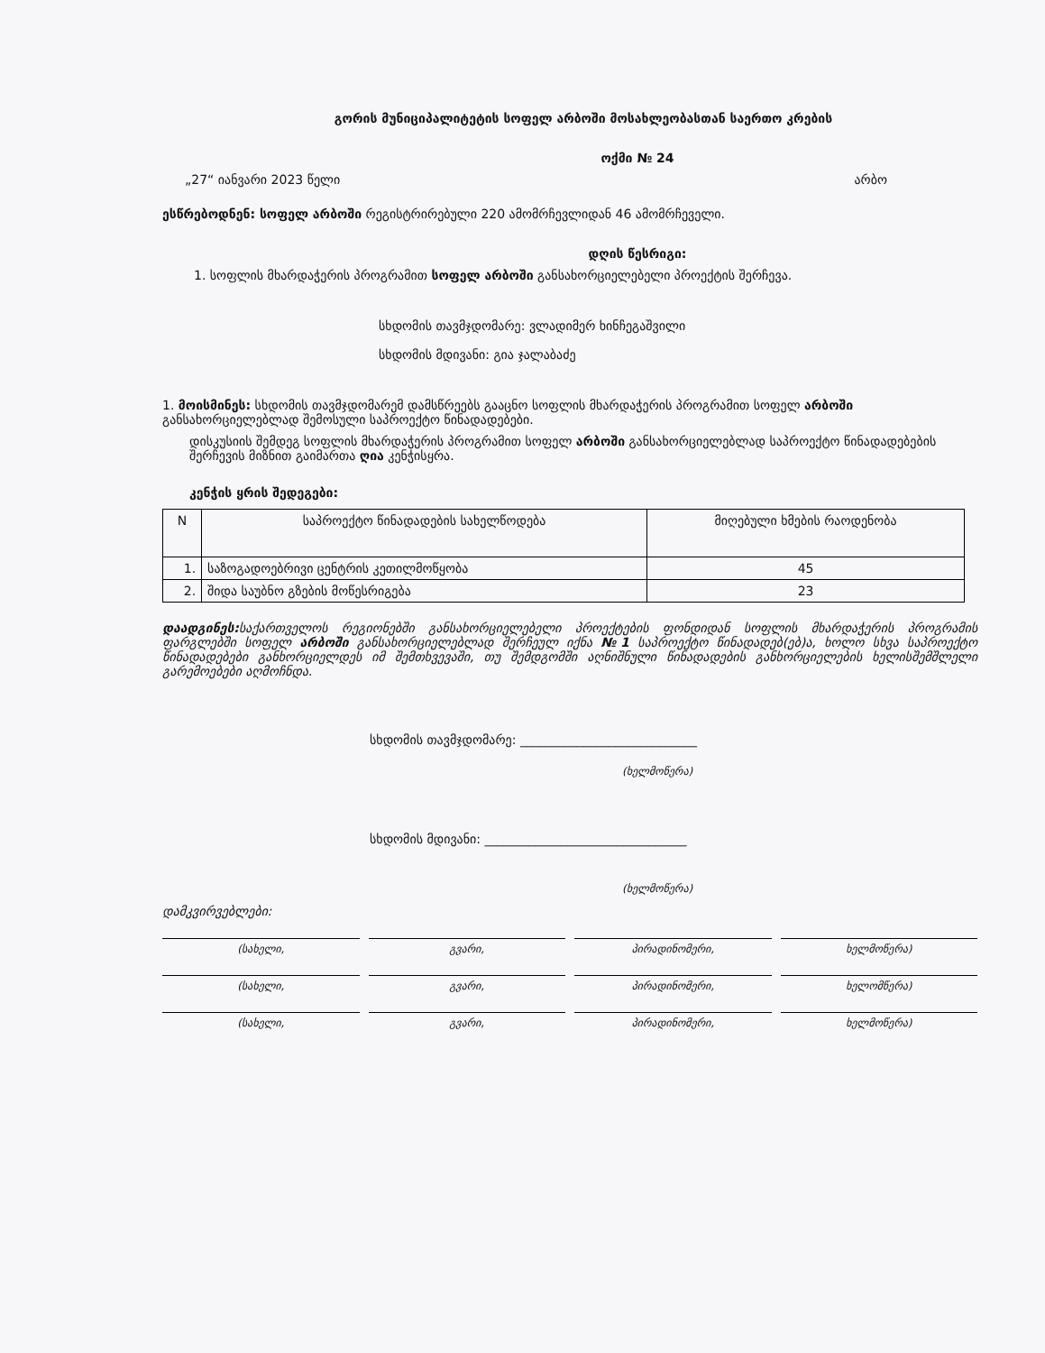გორის მუნიციპალიტეტის სოფელ არბოში მოსახლეობასთან საერთო კრების
ოქმი № 24
„27“ იანვარი 2023 წელი არბო
ესწრებოდნენ: სოფელ არბოში რეგისტრირებული 220 ამომრჩევლიდან 46 ამომრჩეველი.
დღის წესრიგი:
1. სოფლის მხარდაჭერის პროგრამით სოფელ არბოში განსახორციელებელი პროექტის შერჩევა.
სხდომის თავმჯდომარე: ვლადიმერ ხინჩეგაშვილი
სხდომის მდივანი: გია ჯალაბაძე
1. მოისმინეს: სხდომის თავმჯდომარემ დამსწრეებს გააცნო სოფლის მხარდაჭერის პროგრამით სოფელ არბოში განსახორციელებლად შემოსული საპროექტო წინადადებები.
დისკუსიის შემდეგ სოფლის მხარდაჭერის პროგრამით სოფელ არბოში განსახორციელებლად საპროექტო წინადადებების შერჩევის მიზნით გაიმართა ღია კენჭისყრა.
კენჭის ყრის შედეგები:
| N | საპროექტო წინადადების სახელწოდება | მიღებული ხმების რაოდენობა |
| --- | --- | --- |
| 1. | საზოგადოებრივი ცენტრის კეთილმოწყობა | 45 |
| 2. | შიდა საუბნო გზების მოწესრიგება | 23 |
დაადგინეს: საქართველოს რეგიონებში განსახორციელებელი პროექტების ფონდიდან სოფლის მხარდაჭერის პროგრამის ფარგლებში სოფელ არბოში განსახორციელებლად შერჩეულ იქნა №1 საპროექტო წინადადებ(ებ)ა, ხოლო სხვა საპროექტო წინადადებები განხორციელდეს იმ შემთხვევაში, თუ შემდგომში აღნიშნული წინადადების განხორციელების ხელისშემშლელი გარემოებები აღმოჩნდა.
სხდომის თავმჯდომარე: ____________________________
(ხელმოწერა)
სხდომის მდივანი: ________________________________
(ხელმოწერა)
დამკვირვებლები:
(სახელი, გვარი, პირადინომერი, ხელმოწერა)
(სახელი, გვარი, პირადინომერი, ხელომწერა)
(სახელი, გვარი, პირადინომერი, ხელმოწერა)